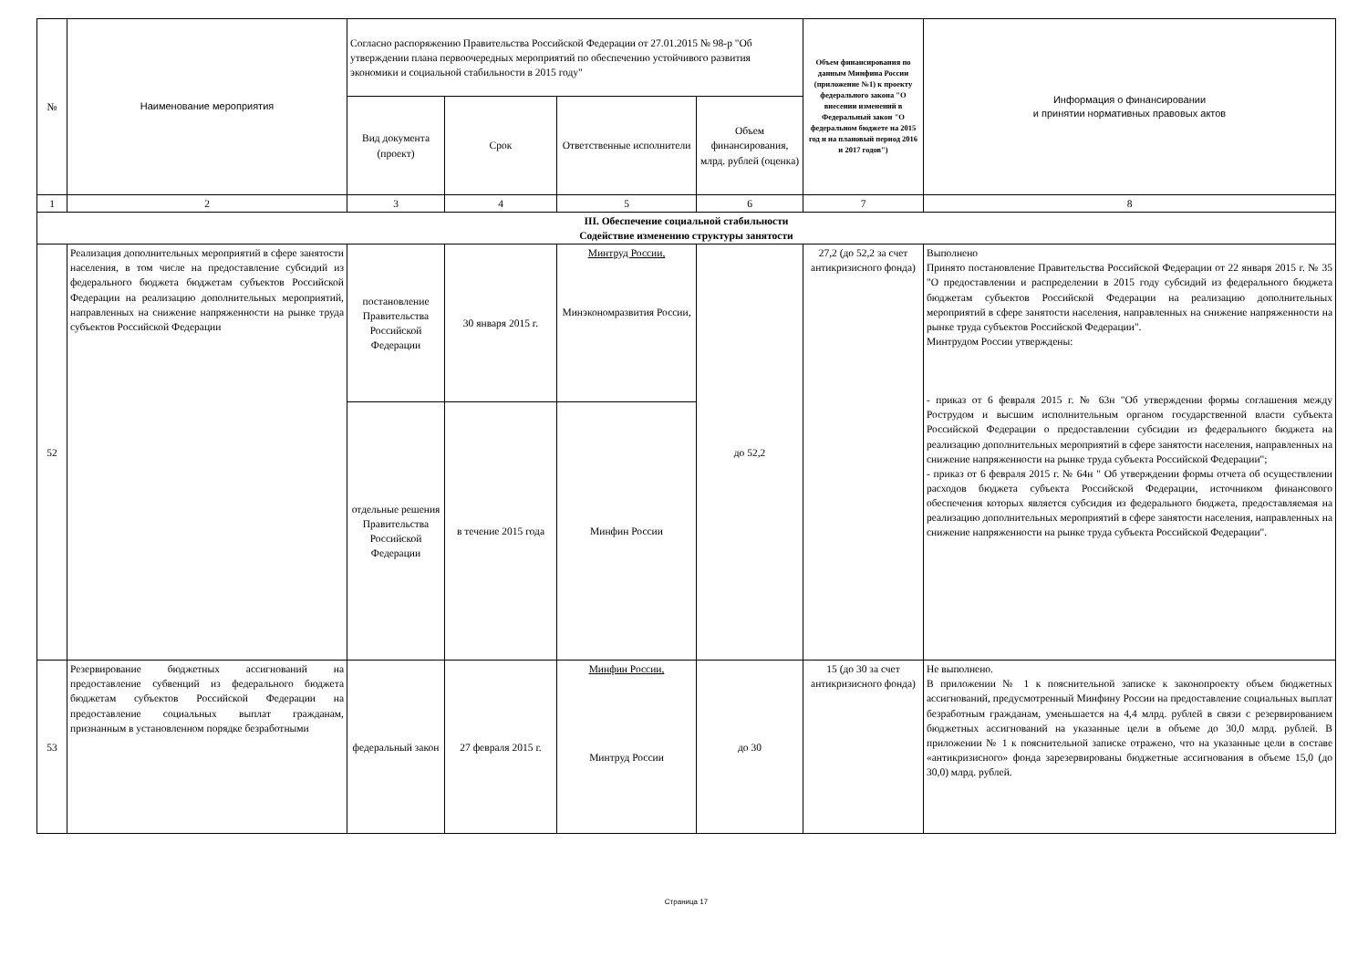| № | Наименование мероприятия | Согласно распоряжению Правительства Российской Федерации от 27.01.2015 № 98-р "Об утверждении плана первоочередных мероприятий по обеспечению устойчивого развития экономики и социальной стабильности в 2015 году" | | | | Объем финансирования по данным Минфина России (приложение №1) к проекту федерального закона "О внесении изменений в Федеральный закон "О федеральном бюджете на 2015 год и на плановый период 2016 и 2017 годов") | Информация о финансировании и принятии нормативных правовых актов |
| --- | --- | --- | --- | --- | --- | --- | --- |
| | | Вид документа (проект) | Срок | Ответственные исполнители | Объем финансирования, млрд. рублей (оценка) | | |
| 1 | 2 | 3 | 4 | 5 | 6 | 7 | 8 |
| III. Обеспечение социальной стабильности Содействие изменению структуры занятости | | | | | | | |
| 52 | Реализация дополнительных мероприятий в сфере занятости населения, в том числе на предоставление субсидий из федерального бюджета бюджетам субъектов Российской Федерации на реализацию дополнительных мероприятий, направленных на снижение напряженности на рынке труда субъектов Российской Федерации | постановление Правительства Российской Федерации | 30 января 2015 г. | Минтруд России, Минэкономразвития России, | до 52,2 | 27,2 (до 52,2 за счет антикризисного фонда) | Выполнено Принято постановление Правительства Российской Федерации от 22 января 2015 г. № 35 "О предоставлении и распределении в 2015 году субсидий из федерального бюджета бюджетам субъектов Российской Федерации на реализацию дополнительных мероприятий в сфере занятости населения, направленных на снижение напряженности на рынке труда субъектов Российской Федерации". Минтрудом России утверждены: - приказ от 6 февраля 2015 г. № 63н "Об утверждении формы соглашения между Рострудом и высшим исполнительным органом государственной власти субъекта Российской Федерации о предоставлении субсидии из федерального бюджета на реализацию дополнительных мероприятий в сфере занятости населения, направленных на снижение напряженности на рынке труда субъекта Российской Федерации"; - приказ от 6 февраля 2015 г. № 64н " Об утверждении формы отчета об осуществлении расходов бюджета субъекта Российской Федерации, источником финансового обеспечения которых является субсидия из федерального бюджета, предоставляемая на реализацию дополнительных мероприятий в сфере занятости населения, направленных на снижение напряженности на рынке труда субъекта Российской Федерации". |
| | | отдельные решения Правительства Российской Федерации | в течение 2015 года | Минфин России | | | |
| 53 | Резервирование бюджетных ассигнований на предоставление субвенций из федерального бюджета бюджетам субъектов Российской Федерации на предоставление социальных выплат гражданам, признанным в установленном порядке безработными | федеральный закон | 27 февраля 2015 г. | Минфин России, Минтруд России | до 30 | 15 (до 30 за счет антикризисного фонда) | Не выполнено. В приложении № 1 к пояснительной записке к законопроекту объем бюджетных ассигнований, предусмотренный Минфину России на предоставление социальных выплат безработным гражданам, уменьшается на 4,4 млрд. рублей в связи с резервированием бюджетных ассигнований на указанные цели в объеме до 30,0 млрд. рублей. В приложении № 1 к пояснительной записке отражено, что на указанные цели в составе «антикризисного» фонда зарезервированы бюджетные ассигнования в объеме 15,0 (до 30,0) млрд. рублей. |
Страница 17